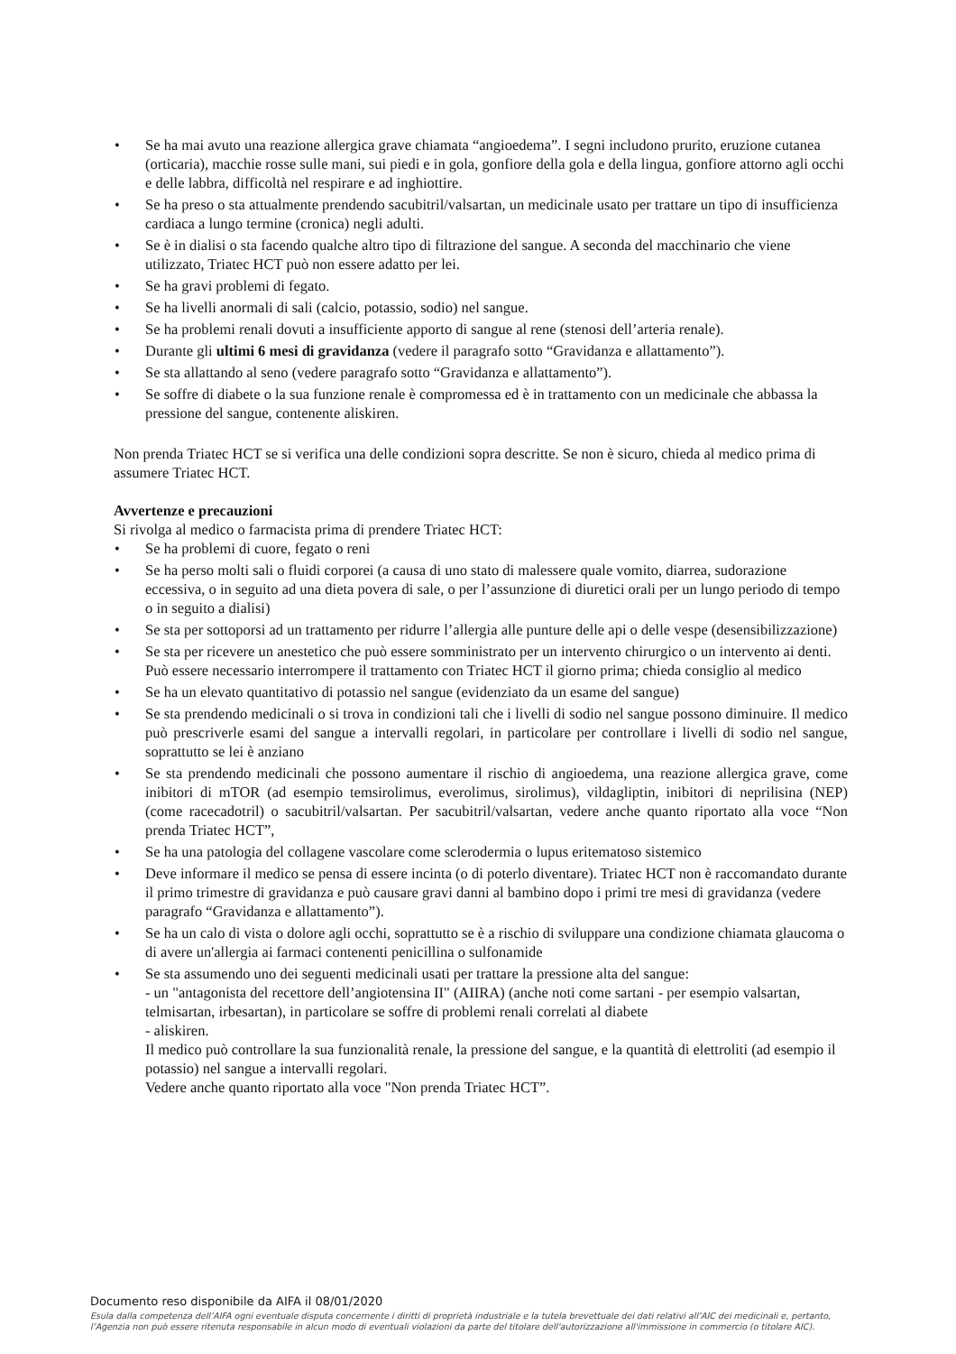• Se ha mai avuto una reazione allergica grave chiamata “angioedema”. I segni includono prurito, eruzione cutanea (orticaria), macchie rosse sulle mani, sui piedi e in gola, gonfiore della gola e della lingua, gonfiore attorno agli occhi e delle labbra, difficoltà nel respirare e ad inghiottire.
• Se ha preso o sta attualmente prendendo sacubitril/valsartan, un medicinale usato per trattare un tipo di insufficienza cardiaca a lungo termine (cronica) negli adulti.
• Se è in dialisi o sta facendo qualche altro tipo di filtrazione del sangue. A seconda del macchinario che viene utilizzato, Triatec HCT può non essere adatto per lei.
• Se ha gravi problemi di fegato.
• Se ha livelli anormali di sali (calcio, potassio, sodio) nel sangue.
• Se ha problemi renali dovuti a insufficiente apporto di sangue al rene (stenosi dell’arteria renale).
• Durante gli ultimi 6 mesi di gravidanza (vedere il paragrafo sotto “Gravidanza e allattamento”).
• Se sta allattando al seno (vedere paragrafo sotto “Gravidanza e allattamento”).
• Se soffre di diabete o la sua funzione renale è compromessa ed è in trattamento con un medicinale che abbassa la pressione del sangue, contenente aliskiren.
Non prenda Triatec HCT se si verifica una delle condizioni sopra descritte. Se non è sicuro, chieda al medico prima di assumere Triatec HCT.
Avvertenze e precauzioni
Si rivolga al medico o farmacista prima di prendere Triatec HCT:
• Se ha problemi di cuore, fegato o reni
• Se ha perso molti sali o fluidi corporei (a causa di uno stato di malessere quale vomito, diarrea, sudorazione eccessiva, o in seguito ad una dieta povera di sale, o per l’assunzione di diuretici orali per un lungo periodo di tempo o in seguito a dialisi)
• Se sta per sottoporsi ad un trattamento per ridurre l’allergia alle punture delle api o delle vespe (desensibilizzazione)
• Se sta per ricevere un anestetico che può essere somministrato per un intervento chirurgico o un intervento ai denti. Può essere necessario interrompere il trattamento con Triatec HCT il giorno prima; chieda consiglio al medico
• Se ha un elevato quantitativo di potassio nel sangue (evidenziato da un esame del sangue)
• Se sta prendendo medicinali o si trova in condizioni tali che i livelli di sodio nel sangue possono diminuire. Il medico può prescriverle esami del sangue a intervalli regolari, in particolare per controllare i livelli di sodio nel sangue, soprattutto se lei è anziano
• Se sta prendendo medicinali che possono aumentare il rischio di angioedema, una reazione allergica grave, come inibitori di mTOR (ad esempio temsirolimus, everolimus, sirolimus), vildagliptin, inibitori di neprilisina (NEP) (come racecadotril) o sacubitril/valsartan. Per sacubitril/valsartan, vedere anche quanto riportato alla voce “Non prenda Triatec HCT”,
• Se ha una patologia del collagene vascolare come sclerodermia o lupus eritematoso sistemico
• Deve informare il medico se pensa di essere incinta (o di poterlo diventare). Triatec HCT non è raccomandato durante il primo trimestre di gravidanza e può causare gravi danni al bambino dopo i primi tre mesi di gravidanza (vedere paragrafo “Gravidanza e allattamento”).
• Se ha un calo di vista o dolore agli occhi, soprattutto se è a rischio di sviluppare una condizione chiamata glaucoma o di avere un'allergia ai farmaci contenenti penicillina o sulfonamide
• Se sta assumendo uno dei seguenti medicinali usati per trattare la pressione alta del sangue:
- un "antagonista del recettore dell’angiotensina II" (AIIRA) (anche noti come sartani - per esempio valsartan, telmisartan, irbesartan), in particolare se soffre di problemi renali correlati al diabete
- aliskiren.
Il medico può controllare la sua funzionalità renale, la pressione del sangue, e la quantità di elettroliti (ad esempio il potassio) nel sangue a intervalli regolari.
Vedere anche quanto riportato alla voce "Non prenda Triatec HCT”.
Documento reso disponibile da AIFA il 08/01/2020
Esula dalla competenza dell’AIFA ogni eventuale disputa concernente i diritti di proprietà industriale e la tutela brevettuale dei dati relativi all’AIC dei medicinali e, pertanto, l’Agenzia non può essere ritenuta responsabile in alcun modo di eventuali violazioni da parte del titolare dell'autorizzazione all'immissione in commercio (o titolare AIC).